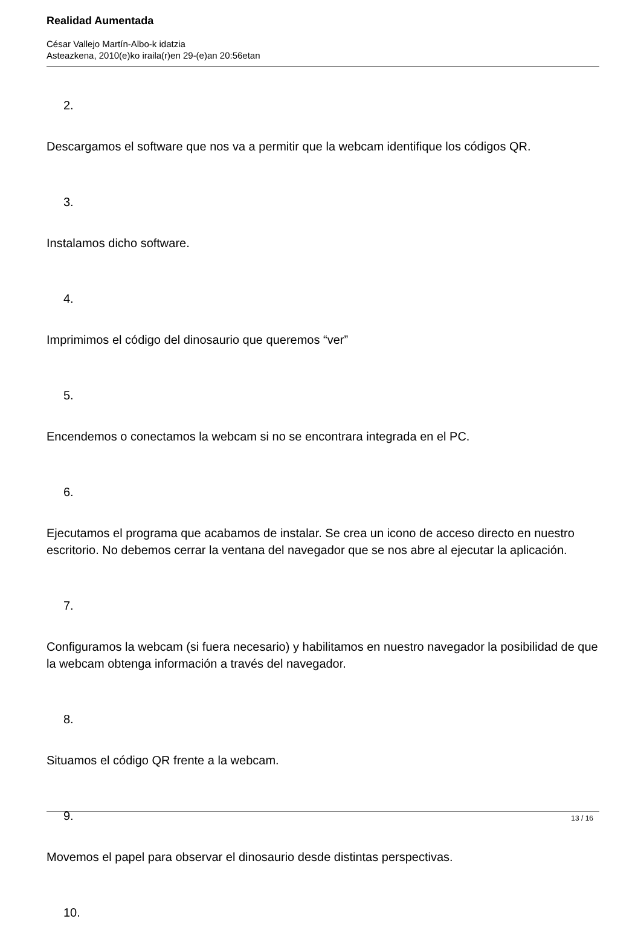Realidad Aumentada
César Vallejo Martín-Albo-k idatzia
Asteazkena, 2010(e)ko iraila(r)en 29-(e)an 20:56etan
2.
Descargamos el software que nos va a permitir que la webcam identifique los códigos QR.
3.
Instalamos dicho software.
4.
Imprimimos el código del dinosaurio que queremos “ver”
5.
Encendemos o conectamos la webcam si no se encontrara integrada en el PC.
6.
Ejecutamos el programa que acabamos de instalar. Se crea un icono de acceso directo en nuestro escritorio. No debemos cerrar la ventana del navegador que se nos abre al ejecutar la aplicación.
7.
Configuramos la webcam (si fuera necesario) y habilitamos en nuestro navegador la posibilidad de que la webcam obtenga información a través del navegador.
8.
Situamos el código QR frente a la webcam.
9.
Movemos el papel para observar el dinosaurio desde distintas perspectivas.
10.
13 / 16